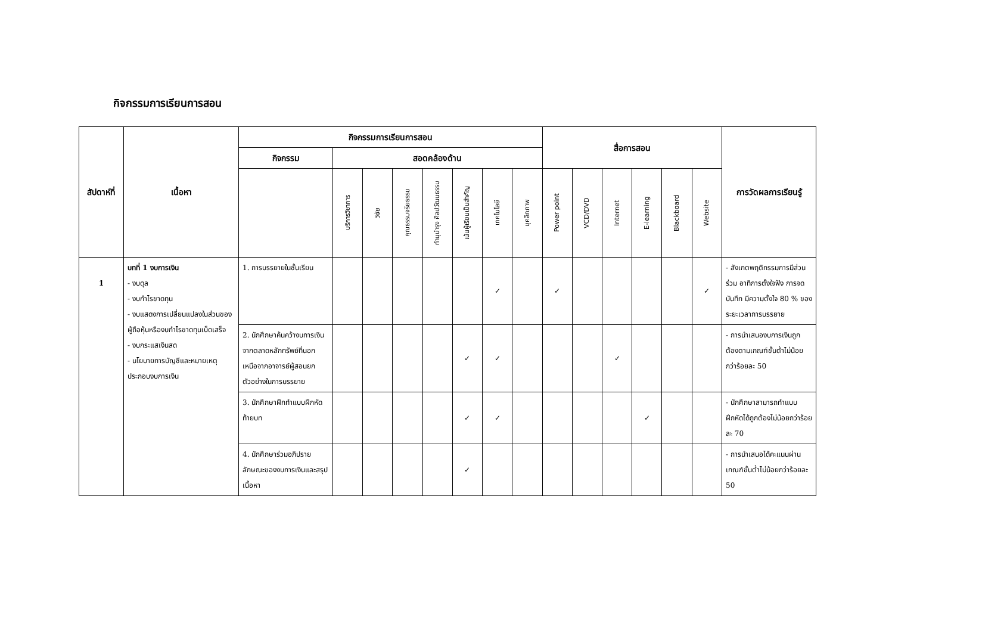กิจกรรมการเรียนการสอน
| สัปดาห์ที่ | เนื้อหา | กิจกรรมการเรียนการสอน | | | | | | | | สื่อการสอน | | | | | | การวัดผลการเรียนรู้ |
| --- | --- | --- | --- | --- | --- | --- | --- | --- | --- | --- | --- | --- | --- | --- | --- | --- |
| | | กิจกรรม | สอดคล้องด้าน | | | | | | | | | | | | | |
| | | | บริการวิชาการ | วิจัย | คุณธรรมจริยธรรม | ทำนุบำรุง ศิลปวัฒนธรรม | เน้นผู้เรียนเป็นสำคัญ | เทคโนโลยี | บุคลิกภาพ | Power point | VCD/DVD | Internet | E-learning | Blackboard | Website | |
| 1 | บทที่ 1 งบการเงิน - งบดุล - งบกำไรขาดทุน - งบแสดงการเปลี่ยนแปลงในส่วนของผู้ถือหุ้นหรืองบกำไรขาดทุนเบ็ดเสร็จ - งบกระแสเงินสด - นโยบายการบัญชีและหมายเหตุประกอบงบการเงิน | 1. การบรรยายในชั้นเรียน | | | | | | ✓ | | ✓ | | | | | ✓ | - สังเกตพฤติกรรมการมีส่วนร่วม อาทิการตั้งใจฟัง การจดบันทึก มีความตั้งใจ 80 % ของระยะเวลาการบรรยาย |
| | | 2. นักศึกษาค้นคว้างบการเงินจากตลาดหลักทรัพย์ที่นอกเหนือจากอาจารย์ผู้สอนยกตัวอย่างในการบรรยาย | | | | | ✓ | ✓ | | | | ✓ | | | | - การนำเสนองบการเงินถูกต้องตามเกณฑ์ขั้นต่ำไม่น้อยกว่าร้อยละ 50 |
| | | 3. นักศึกษาฝึกทำแบบฝึกหัดท้ายบท | | | | | ✓ | ✓ | | | | | ✓ | | | - นักศึกษาสามารถทำแบบฝึกหัดได้ถูกต้องไม่น้อยกว่าร้อยละ 70 |
| | | 4. นักศึกษาร่วมอภิปรายลักษณะของงบการเงินและสรุปเนื้อหา | | | | | ✓ | | | | | | | | | - การนำเสนอได้คะแนนผ่านเกณฑ์ขั้นต่ำไม่น้อยกว่าร้อยละ 50 |